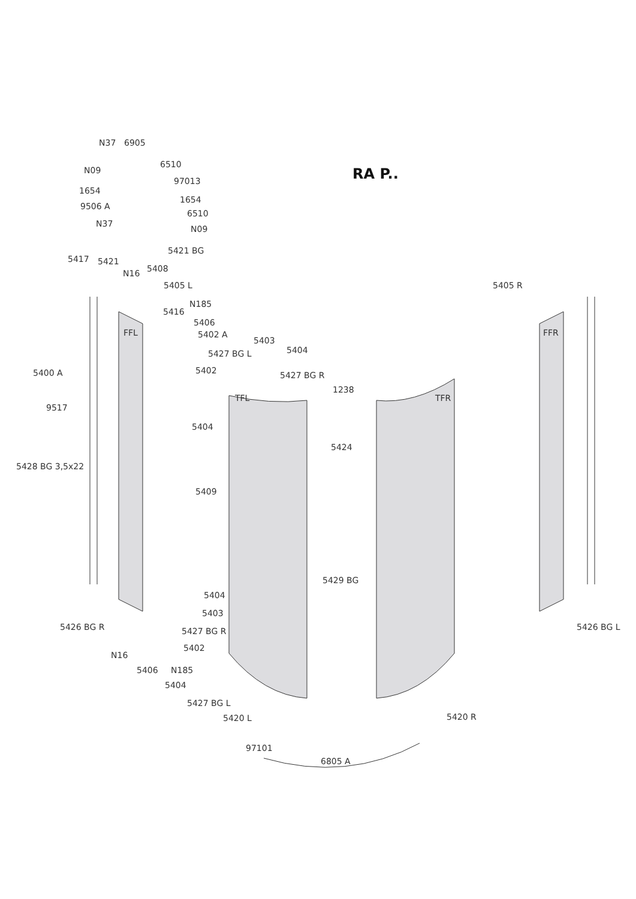RA P..
N37 6905
6510
N09
97013
1654
9506 A
1654
6510
N37
N09
5421 BG
5417 5421
N16 5408
5405 L 5405 R
N185
5416
5406
5402 A FFL FFR
5403
5427 BG L 5404
5400 A 5402 5427 BG R
1238
TFL TFR
9517
5404
5424
5428 BG 3,5x22
5409
5429 BG
5404
5403
5426 BG R 5426 BG L 5427 BG R
5402
N16
5406 N185
5404
5427 BG L
5420 L 5420 R
97101
6805 A